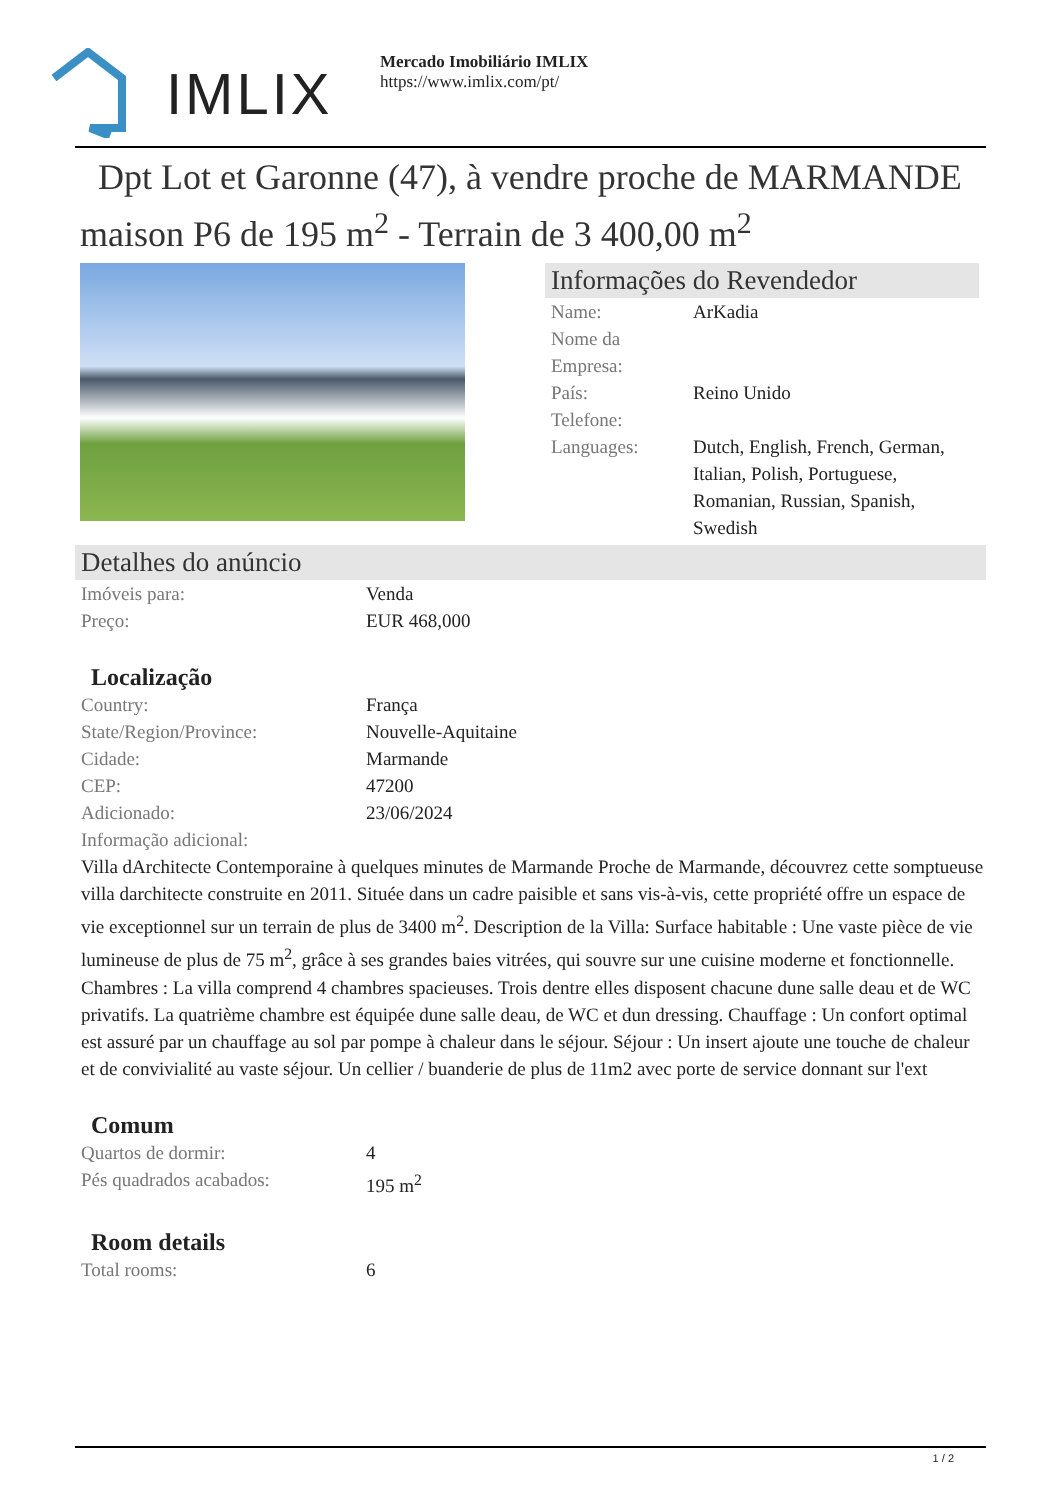IMLIX
Mercado Imobiliário IMLIX
https://www.imlix.com/pt/
Dpt Lot et Garonne (47), à vendre proche de MARMANDE maison P6 de 195 m<sup>2</sup> - Terrain de 3 400,00 m<sup>2</sup>
Informações do Revendedor
| Name: | ArKadia |
| Nome da Empresa: | |
| País: | Reino Unido |
| Telefone: | |
| Languages: | Dutch, English, French, German, Italian, Polish, Portuguese, Romanian, Russian, Spanish, Swedish |
Detalhes do anúncio
| Imóveis para: | Venda |
| Preço: | EUR 468,000 |
Localização
| Country: | França |
| State/Region/Province: | Nouvelle-Aquitaine |
| Cidade: | Marmande |
| CEP: | 47200 |
| Adicionado: | 23/06/2024 |
| Informação adicional: | |
Villa dArchitecte Contemporaine à quelques minutes de Marmande Proche de Marmande, découvrez cette somptueuse villa darchitecte construite en 2011. Située dans un cadre paisible et sans vis-à-vis, cette propriété offre un espace de vie exceptionnel sur un terrain de plus de 3400 m<sup>2</sup>. Description de la Villa: Surface habitable : Une vaste pièce de vie lumineuse de plus de 75 m<sup>2</sup>, grâce à ses grandes baies vitrées, qui souvre sur une cuisine moderne et fonctionnelle. Chambres : La villa comprend 4 chambres spacieuses. Trois dentre elles disposent chacune dune salle deau et de WC privatifs. La quatrième chambre est équipée dune salle deau, de WC et dun dressing. Chauffage : Un confort optimal est assuré par un chauffage au sol par pompe à chaleur dans le séjour. Séjour : Un insert ajoute une touche de chaleur et de convivialité au vaste séjour. Un cellier / buanderie de plus de 11m2 avec porte de service donnant sur l'ext
Comum
| Quartos de dormir: | 4 |
| Pés quadrados acabados: | 195 m<sup>2</sup> |
Room details
| Total rooms: | 6 |
1 / 2